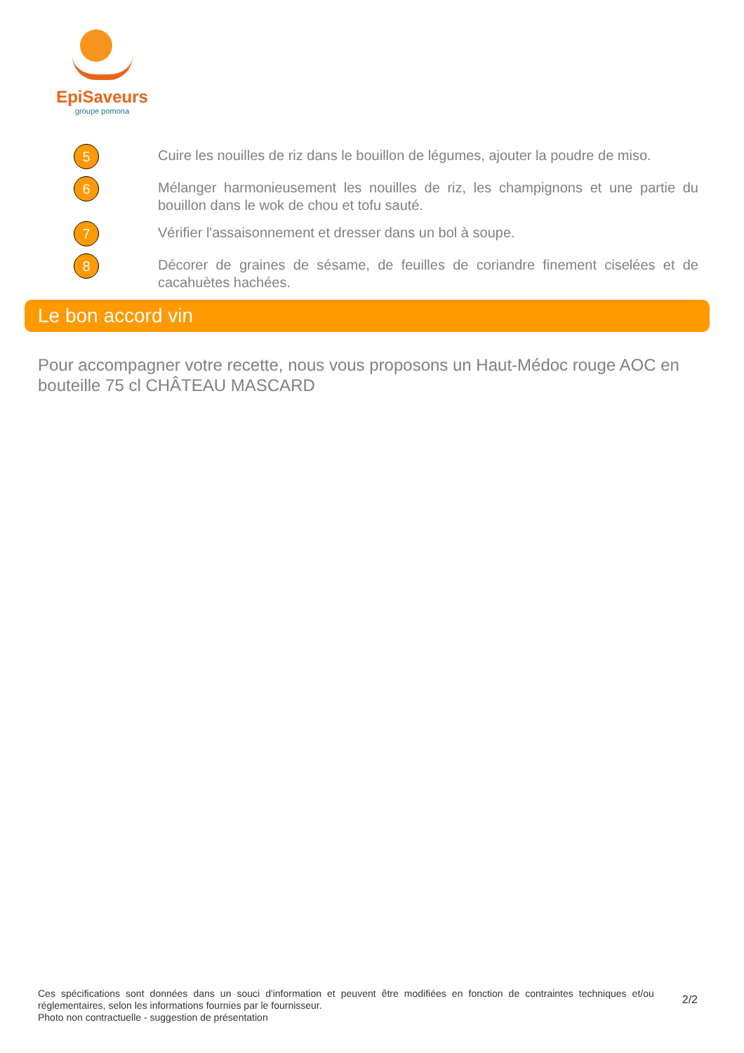EpiSaveurs
groupe pomona
5
Cuire les nouilles de riz dans le bouillon de légumes, ajouter la poudre de miso.
6
Mélanger harmonieusement les nouilles de riz, les champignons et une partie du bouillon dans le wok de chou et tofu sauté.
7
Vérifier l'assaisonnement et dresser dans un bol à soupe.
8
Décorer de graines de sésame, de feuilles de coriandre finement ciselées et de cacahuètes hachées.
Le bon accord vin
Pour accompagner votre recette, nous vous proposons un Haut-Médoc rouge AOC en bouteille 75 cl CHÂTEAU MASCARD
Ces spécifications sont données dans un souci d'information et peuvent être modifiées en fonction de contraintes techniques et/ou réglementaires, selon les informations fournies par le fournisseur.
Photo non contractuelle - suggestion de présentation
2/2